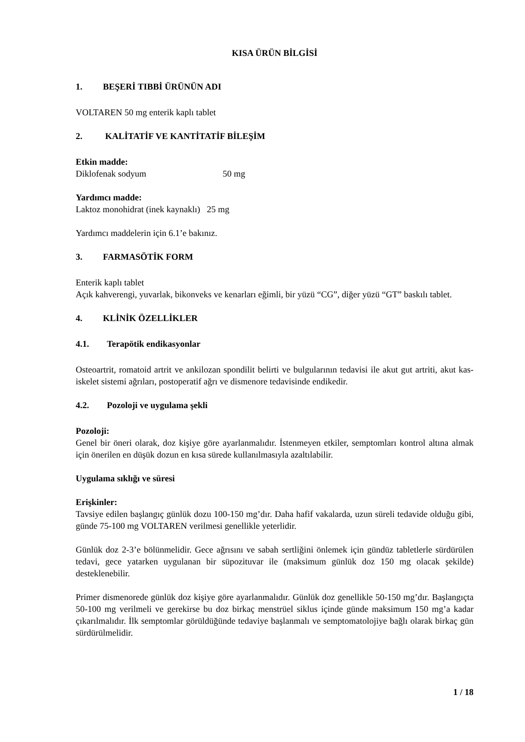KISA ÜRÜN BİLGİSİ
1. BEŞERİ TIBBİ ÜRÜNÜN ADI
VOLTAREN 50 mg enterik kaplı tablet
2. KALİTATİF VE KANTİTATİF BİLEŞİM
Etkin madde:
Diklofenak sodyum 50 mg
Yardımcı madde:
Laktoz monohidrat (inek kaynaklı) 25 mg
Yardımcı maddelerin için 6.1’e bakınız.
3. FARMASÖTİK FORM
Enterik kaplı tablet
Açık kahverengi, yuvarlak, bikonveks ve kenarları eğimli, bir yüzü “CG”, diğer yüzü “GT” baskılı tablet.
4. KLİNİK ÖZELLİKLER
4.1. Terapötik endikasyonlar
Osteoartrit, romatoid artrit ve ankilozan spondilit belirti ve bulgularının tedavisi ile akut gut artriti, akut kas-iskelet sistemi ağrıları, postoperatif ağrı ve dismenore tedavisinde endikedir.
4.2. Pozoloji ve uygulama şekli
Pozoloji:
Genel bir öneri olarak, doz kişiye göre ayarlanmalıdır. İstenmeyen etkiler, semptomları kontrol altına almak için önerilen en düşük dozun en kısa sürede kullanılmasıyla azaltılabilir.
Uygulama sıklığı ve süresi
Erişkinler:
Tavsiye edilen başlangıç günlük dozu 100-150 mg’dır. Daha hafif vakalarda, uzun süreli tedavide olduğu gibi, günde 75-100 mg VOLTAREN verilmesi genellikle yeterlidir.
Günlük doz 2-3’e bölünmelidir. Gece ağrısını ve sabah sertliğini önlemek için gündüz tabletlerle sürdürülen tedavi, gece yatarken uygulanan bir süpozituvar ile (maksimum günlük doz 150 mg olacak şekilde) desteklenebilir.
Primer dismenorede günlük doz kişiye göre ayarlanmalıdır. Günlük doz genellikle 50-150 mg’dır. Başlangıçta 50-100 mg verilmeli ve gerekirse bu doz birkaç menstrüel siklus içinde günde maksimum 150 mg’a kadar çıkarılmalıdır. İlk semptomlar görüldüğünde tedaviye başlanmalı ve semptomatolojiye bağlı olarak birkaç gün sürdürülmelidir.
1 / 18